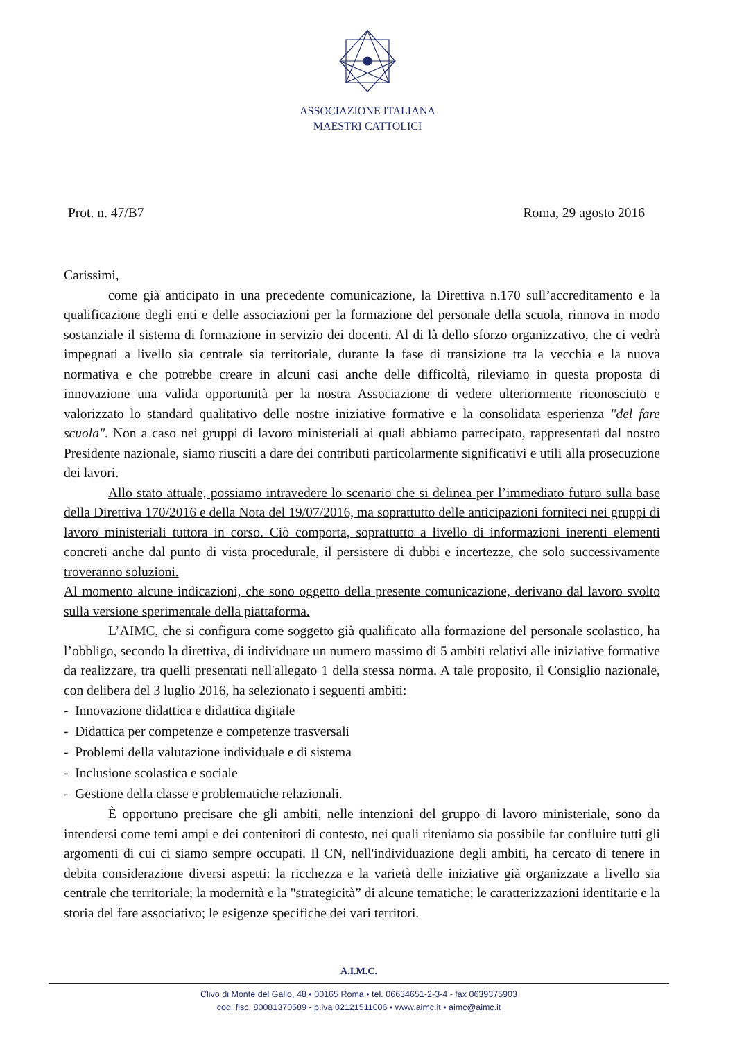ASSOCIAZIONE ITALIANA
MAESTRI CATTOLICI
Prot. n. 47/B7 Roma, 29 agosto 2016
Carissimi,
come già anticipato in una precedente comunicazione, la Direttiva n.170 sull’accreditamento e la qualificazione degli enti e delle associazioni per la formazione del personale della scuola, rinnova in modo sostanziale il sistema di formazione in servizio dei docenti. Al di là dello sforzo organizzativo, che ci vedrà impegnati a livello sia centrale sia territoriale, durante la fase di transizione tra la vecchia e la nuova normativa e che potrebbe creare in alcuni casi anche delle difficoltà, rileviamo in questa proposta di innovazione una valida opportunità per la nostra Associazione di vedere ulteriormente riconosciuto e valorizzato lo standard qualitativo delle nostre iniziative formative e la consolidata esperienza "del fare scuola". Non a caso nei gruppi di lavoro ministeriali ai quali abbiamo partecipato, rappresentati dal nostro Presidente nazionale, siamo riusciti a dare dei contributi particolarmente significativi e utili alla prosecuzione dei lavori.
Allo stato attuale, possiamo intravedere lo scenario che si delinea per l’immediato futuro sulla base della Direttiva 170/2016 e della Nota del 19/07/2016, ma soprattutto delle anticipazioni forniteci nei gruppi di lavoro ministeriali tuttora in corso. Ciò comporta, soprattutto a livello di informazioni inerenti elementi concreti anche dal punto di vista procedurale, il persistere di dubbi e incertezze, che solo successivamente troveranno soluzioni.
Al momento alcune indicazioni, che sono oggetto della presente comunicazione, derivano dal lavoro svolto sulla versione sperimentale della piattaforma.
L’AIMC, che si configura come soggetto già qualificato alla formazione del personale scolastico, ha l’obbligo, secondo la direttiva, di individuare un numero massimo di 5 ambiti relativi alle iniziative formative da realizzare, tra quelli presentati nell'allegato 1 della stessa norma. A tale proposito, il Consiglio nazionale, con delibera del 3 luglio 2016, ha selezionato i seguenti ambiti:
- Innovazione didattica e didattica digitale
- Didattica per competenze e competenze trasversali
- Problemi della valutazione individuale e di sistema
- Inclusione scolastica e sociale
- Gestione della classe e problematiche relazionali.
È opportuno precisare che gli ambiti, nelle intenzioni del gruppo di lavoro ministeriale, sono da intendersi come temi ampi e dei contenitori di contesto, nei quali riteniamo sia possibile far confluire tutti gli argomenti di cui ci siamo sempre occupati. Il CN, nell'individuazione degli ambiti, ha cercato di tenere in debita considerazione diversi aspetti: la ricchezza e la varietà delle iniziative già organizzate a livello sia centrale che territoriale; la modernità e la "strategicità” di alcune tematiche; le caratterizzazioni identitarie e la storia del fare associativo; le esigenze specifiche dei vari territori.
A.I.M.C.
Clivo di Monte del Gallo, 48 • 00165 Roma • tel. 06634651-2-3-4 - fax 0639375903
cod. fisc. 80081370589 - p.iva 02121511006 • www.aimc.it • aimc@aimc.it